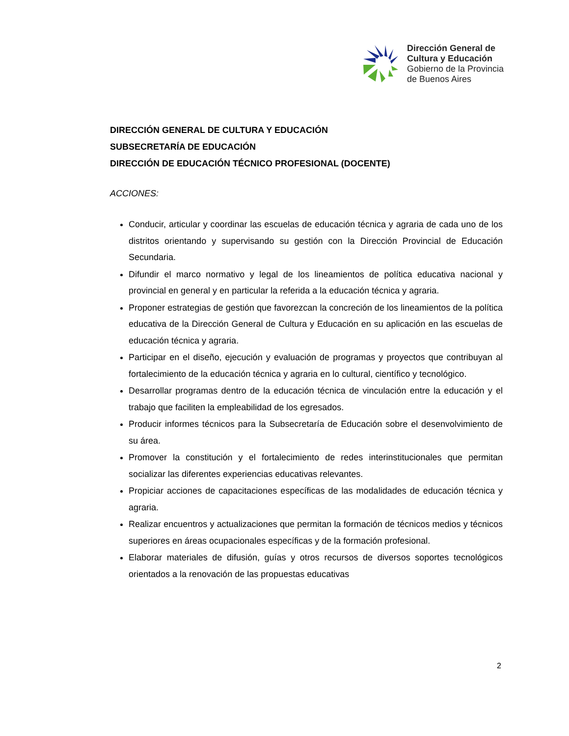Dirección General de
Cultura y Educación
Gobierno de la Provincia
de Buenos Aires
DIRECCIÓN GENERAL DE CULTURA Y EDUCACIÓN
SUBSECRETARÍA DE EDUCACIÓN
DIRECCIÓN DE EDUCACIÓN TÉCNICO PROFESIONAL (DOCENTE)
ACCIONES:
Conducir, articular y coordinar las escuelas de educación técnica y agraria de cada uno de los distritos orientando y supervisando su gestión con la Dirección Provincial de Educación Secundaria.
Difundir el marco normativo y legal de los lineamientos de política educativa nacional y provincial en general y en particular la referida a la educación técnica y agraria.
Proponer estrategias de gestión que favorezcan la concreción de los lineamientos de la política educativa de la Dirección General de Cultura y Educación en su aplicación en las escuelas de educación técnica y agraria.
Participar en el diseño, ejecución y evaluación de programas y proyectos que contribuyan al fortalecimiento de la educación técnica y agraria en lo cultural, científico y tecnológico.
Desarrollar programas dentro de la educación técnica de vinculación entre la educación y el trabajo que faciliten la empleabilidad de los egresados.
Producir informes técnicos para la Subsecretaría de Educación sobre el desenvolvimiento de su área.
Promover la constitución y el fortalecimiento de redes interinstitucionales que permitan socializar las diferentes experiencias educativas relevantes.
Propiciar acciones de capacitaciones específicas de las modalidades de educación técnica y agraria.
Realizar encuentros y actualizaciones que permitan la formación de técnicos medios y técnicos superiores en áreas ocupacionales específicas y de la formación profesional.
Elaborar materiales de difusión, guías y otros recursos de diversos soportes tecnológicos orientados a la renovación de las propuestas educativas
2